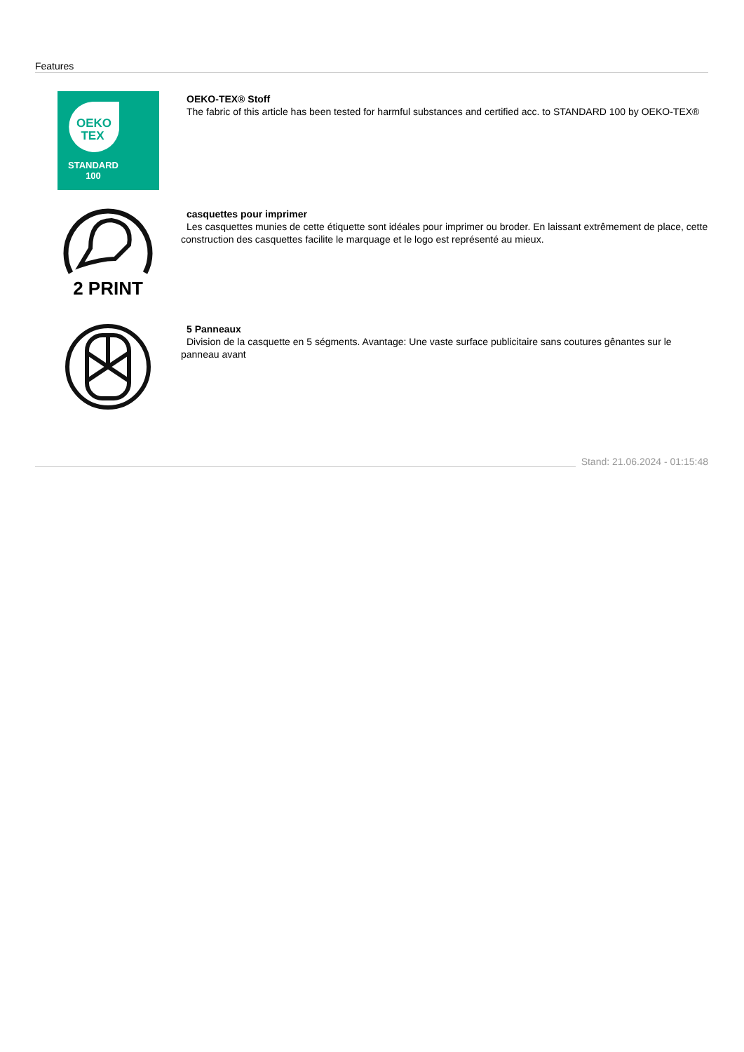Features
OEKO
TEX
STANDARD
100
OEKO-TEX® Stoff
The fabric of this article has been tested for harmful substances and certified acc. to STANDARD 100 by OEKO-TEX®
2 PRINT
casquettes pour imprimer
Les casquettes munies de cette étiquette sont idéales pour imprimer ou broder. En laissant extrêmement de place, cette construction des casquettes facilite le marquage et le logo est représenté au mieux.
5 Panneaux
Division de la casquette en 5 ségments. Avantage: Une vaste surface publicitaire sans coutures gênantes sur le panneau avant
Stand: 21.06.2024 - 01:15:48